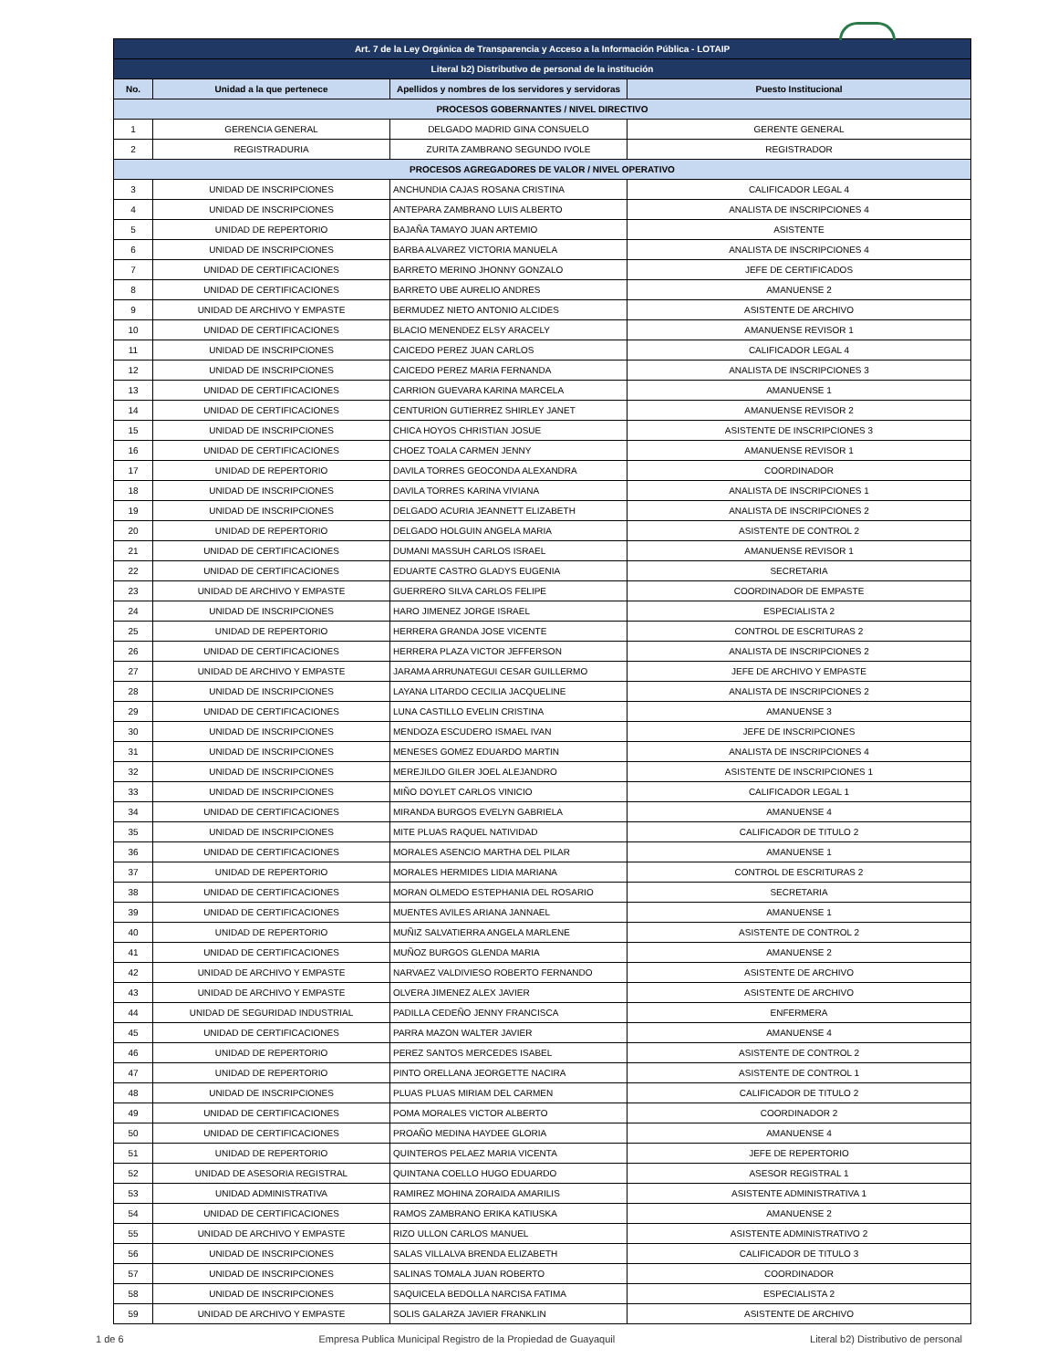| Art. 7 de la Ley Orgánica de Transparencia y Acceso a la Información Pública - LOTAIP | | | |
| --- | --- | --- | --- |
| Literal b2) Distributivo de personal de la institución | | | |
| No. | Unidad a la que pertenece | Apellidos y nombres de los servidores y servidoras | Puesto Institucional |
| PROCESOS GOBERNANTES / NIVEL DIRECTIVO | | | |
| 1 | GERENCIA GENERAL | DELGADO MADRID GINA CONSUELO | GERENTE GENERAL |
| 2 | REGISTRADURIA | ZURITA ZAMBRANO SEGUNDO IVOLE | REGISTRADOR |
| PROCESOS AGREGADORES DE VALOR / NIVEL OPERATIVO | | | |
| 3 | UNIDAD DE INSCRIPCIONES | ANCHUNDIA CAJAS ROSANA CRISTINA | CALIFICADOR LEGAL 4 |
| 4 | UNIDAD DE INSCRIPCIONES | ANTEPARA ZAMBRANO LUIS ALBERTO | ANALISTA DE INSCRIPCIONES 4 |
| 5 | UNIDAD DE REPERTORIO | BAJAÑA TAMAYO JUAN ARTEMIO | ASISTENTE |
| 6 | UNIDAD DE INSCRIPCIONES | BARBA ALVAREZ VICTORIA MANUELA | ANALISTA DE INSCRIPCIONES 4 |
| 7 | UNIDAD DE CERTIFICACIONES | BARRETO MERINO JHONNY GONZALO | JEFE DE CERTIFICADOS |
| 8 | UNIDAD DE CERTIFICACIONES | BARRETO UBE AURELIO ANDRES | AMANUENSE 2 |
| 9 | UNIDAD DE ARCHIVO Y EMPASTE | BERMUDEZ NIETO ANTONIO ALCIDES | ASISTENTE DE ARCHIVO |
| 10 | UNIDAD DE CERTIFICACIONES | BLACIO MENENDEZ ELSY ARACELY | AMANUENSE REVISOR 1 |
| 11 | UNIDAD DE INSCRIPCIONES | CAICEDO PEREZ JUAN CARLOS | CALIFICADOR LEGAL 4 |
| 12 | UNIDAD DE INSCRIPCIONES | CAICEDO PEREZ MARIA FERNANDA | ANALISTA DE INSCRIPCIONES 3 |
| 13 | UNIDAD DE CERTIFICACIONES | CARRION GUEVARA KARINA MARCELA | AMANUENSE 1 |
| 14 | UNIDAD DE CERTIFICACIONES | CENTURION GUTIERREZ SHIRLEY JANET | AMANUENSE REVISOR 2 |
| 15 | UNIDAD DE INSCRIPCIONES | CHICA HOYOS CHRISTIAN JOSUE | ASISTENTE DE INSCRIPCIONES 3 |
| 16 | UNIDAD DE CERTIFICACIONES | CHOEZ TOALA CARMEN JENNY | AMANUENSE REVISOR 1 |
| 17 | UNIDAD DE REPERTORIO | DAVILA TORRES GEOCONDA ALEXANDRA | COORDINADOR |
| 18 | UNIDAD DE INSCRIPCIONES | DAVILA TORRES KARINA VIVIANA | ANALISTA DE INSCRIPCIONES 1 |
| 19 | UNIDAD DE INSCRIPCIONES | DELGADO ACURIA JEANNETT ELIZABETH | ANALISTA DE INSCRIPCIONES 2 |
| 20 | UNIDAD DE REPERTORIO | DELGADO HOLGUIN ANGELA MARIA | ASISTENTE DE CONTROL 2 |
| 21 | UNIDAD DE CERTIFICACIONES | DUMANI MASSUH CARLOS ISRAEL | AMANUENSE REVISOR 1 |
| 22 | UNIDAD DE CERTIFICACIONES | EDUARTE CASTRO GLADYS EUGENIA | SECRETARIA |
| 23 | UNIDAD DE ARCHIVO Y EMPASTE | GUERRERO SILVA CARLOS FELIPE | COORDINADOR DE EMPASTE |
| 24 | UNIDAD DE INSCRIPCIONES | HARO JIMENEZ JORGE ISRAEL | ESPECIALISTA 2 |
| 25 | UNIDAD DE REPERTORIO | HERRERA GRANDA JOSE VICENTE | CONTROL DE ESCRITURAS 2 |
| 26 | UNIDAD DE CERTIFICACIONES | HERRERA PLAZA VICTOR JEFFERSON | ANALISTA DE INSCRIPCIONES 2 |
| 27 | UNIDAD DE ARCHIVO Y EMPASTE | JARAMA ARRUNATEGUI CESAR GUILLERMO | JEFE DE ARCHIVO Y EMPASTE |
| 28 | UNIDAD DE INSCRIPCIONES | LAYANA LITARDO CECILIA JACQUELINE | ANALISTA DE INSCRIPCIONES 2 |
| 29 | UNIDAD DE CERTIFICACIONES | LUNA CASTILLO EVELIN CRISTINA | AMANUENSE 3 |
| 30 | UNIDAD DE INSCRIPCIONES | MENDOZA ESCUDERO ISMAEL IVAN | JEFE DE INSCRIPCIONES |
| 31 | UNIDAD DE INSCRIPCIONES | MENESES GOMEZ EDUARDO MARTIN | ANALISTA DE INSCRIPCIONES 4 |
| 32 | UNIDAD DE INSCRIPCIONES | MEREJILDO GILER JOEL ALEJANDRO | ASISTENTE DE INSCRIPCIONES 1 |
| 33 | UNIDAD DE INSCRIPCIONES | MIÑO DOYLET CARLOS VINICIO | CALIFICADOR LEGAL 1 |
| 34 | UNIDAD DE CERTIFICACIONES | MIRANDA BURGOS EVELYN GABRIELA | AMANUENSE 4 |
| 35 | UNIDAD DE INSCRIPCIONES | MITE PLUAS RAQUEL NATIVIDAD | CALIFICADOR DE TITULO 2 |
| 36 | UNIDAD DE CERTIFICACIONES | MORALES ASENCIO MARTHA DEL PILAR | AMANUENSE 1 |
| 37 | UNIDAD DE REPERTORIO | MORALES HERMIDES LIDIA MARIANA | CONTROL DE ESCRITURAS 2 |
| 38 | UNIDAD DE CERTIFICACIONES | MORAN OLMEDO ESTEPHANIA DEL ROSARIO | SECRETARIA |
| 39 | UNIDAD DE CERTIFICACIONES | MUENTES AVILES ARIANA JANNAEL | AMANUENSE 1 |
| 40 | UNIDAD DE REPERTORIO | MUÑIZ SALVATIERRA ANGELA MARLENE | ASISTENTE DE CONTROL 2 |
| 41 | UNIDAD DE CERTIFICACIONES | MUÑOZ BURGOS GLENDA MARIA | AMANUENSE 2 |
| 42 | UNIDAD DE ARCHIVO Y EMPASTE | NARVAEZ VALDIVIESO ROBERTO FERNANDO | ASISTENTE DE ARCHIVO |
| 43 | UNIDAD DE ARCHIVO Y EMPASTE | OLVERA JIMENEZ ALEX JAVIER | ASISTENTE DE ARCHIVO |
| 44 | UNIDAD DE SEGURIDAD INDUSTRIAL | PADILLA CEDEÑO JENNY FRANCISCA | ENFERMERA |
| 45 | UNIDAD DE CERTIFICACIONES | PARRA MAZON WALTER JAVIER | AMANUENSE 4 |
| 46 | UNIDAD DE REPERTORIO | PEREZ SANTOS MERCEDES ISABEL | ASISTENTE DE CONTROL 2 |
| 47 | UNIDAD DE REPERTORIO | PINTO ORELLANA JEORGETTE NACIRA | ASISTENTE DE CONTROL 1 |
| 48 | UNIDAD DE INSCRIPCIONES | PLUAS PLUAS MIRIAM DEL CARMEN | CALIFICADOR DE TITULO 2 |
| 49 | UNIDAD DE CERTIFICACIONES | POMA MORALES VICTOR ALBERTO | COORDINADOR 2 |
| 50 | UNIDAD DE CERTIFICACIONES | PROAÑO MEDINA HAYDEE GLORIA | AMANUENSE 4 |
| 51 | UNIDAD DE REPERTORIO | QUINTEROS PELAEZ MARIA VICENTA | JEFE DE REPERTORIO |
| 52 | UNIDAD DE ASESORIA REGISTRAL | QUINTANA COELLO HUGO EDUARDO | ASESOR REGISTRAL 1 |
| 53 | UNIDAD ADMINISTRATIVA | RAMIREZ MOHINA ZORAIDA AMARILIS | ASISTENTE ADMINISTRATIVA 1 |
| 54 | UNIDAD DE CERTIFICACIONES | RAMOS ZAMBRANO ERIKA KATIUSKA | AMANUENSE 2 |
| 55 | UNIDAD DE ARCHIVO Y EMPASTE | RIZO ULLON CARLOS MANUEL | ASISTENTE ADMINISTRATIVO 2 |
| 56 | UNIDAD DE INSCRIPCIONES | SALAS VILLALVA BRENDA ELIZABETH | CALIFICADOR DE TITULO 3 |
| 57 | UNIDAD DE INSCRIPCIONES | SALINAS TOMALA JUAN ROBERTO | COORDINADOR |
| 58 | UNIDAD DE INSCRIPCIONES | SAQUICELA BEDOLLA NARCISA FATIMA | ESPECIALISTA 2 |
| 59 | UNIDAD DE ARCHIVO Y EMPASTE | SOLIS GALARZA JAVIER FRANKLIN | ASISTENTE DE ARCHIVO |
1 de 6 Empresa Publica Municipal Registro de la Propiedad de Guayaquil Literal b2) Distributivo de personal